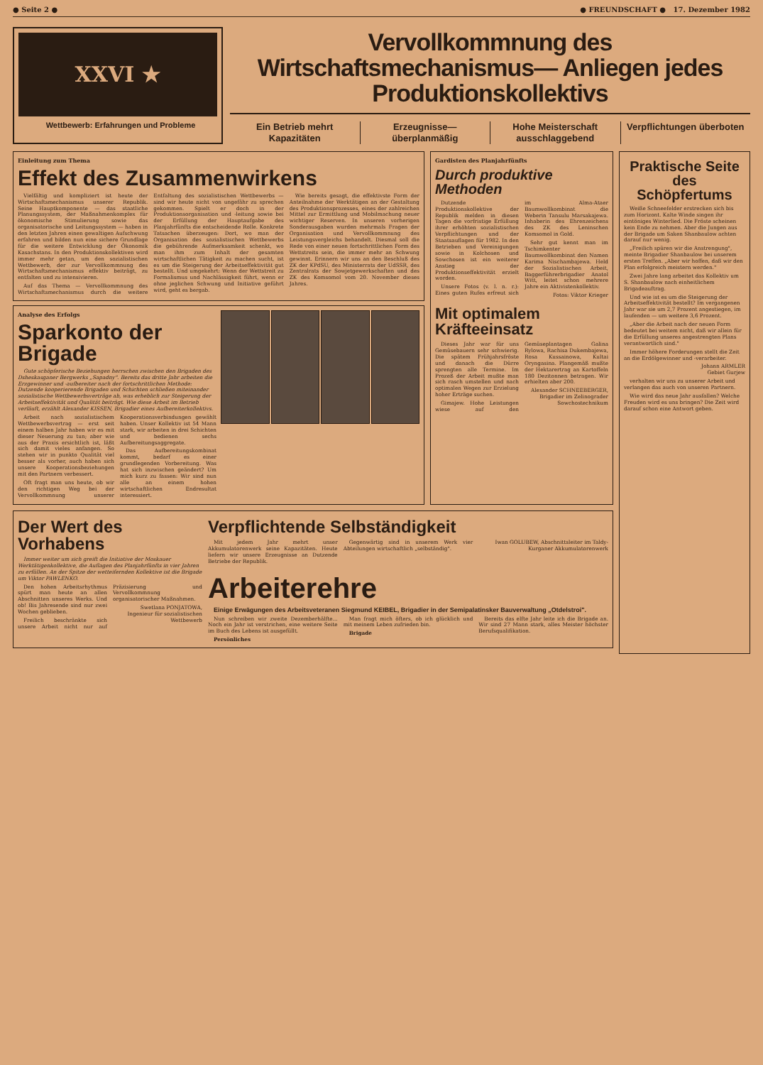● Seite 2 ● ● FREUNDSCHAFT ● 17. Dezember 1982
XXVI ★
Wettbewerb: Erfahrungen und Probleme
Vervollkommnung des Wirtschaftsmechanismus— Anliegen jedes Produktionskollektivs
Ein Betrieb mehrt Kapazitäten Erzeugnisse— überplanmäßig Hohe Meisterschaft ausschlaggebend
Verpflichtungen überboten
Einleitung zum Thema
Effekt des Zusammenwirkens
Vielfältig und kompliziert ist heute der Wirtschaftsmechanismus unserer Republik. Seine Hauptkomponente — das staatliche Planungssystem, der Maßnahmenkomplex für ökonomische Stimulierung sowie das organisatorische und Leitungssystem — haben in den letzten Jahren einen gewaltigen Aufschwung erfahren und bilden nun eine sichere Grundlage für die weitere Entwicklung der Ökonomik Kasachstans. In den Produktionskollektiven wird immer mehr getan, um den sozialistischen Wettbewerb, der zur Vervollkommnung des Wirtschaftsmechanismus effektiv beiträgt, zu entfalten und zu intensivieren.
Auf das Thema — Vervollkommnung des Wirtschaftsmechanismus durch die weitere Entfaltung des sozialistischen Wettbewerbs — sind wir heute nicht von ungefähr zu sprechen gekommen. Spielt er doch in der Produktionsorganisation und -leitung sowie bei der Erfüllung der Hauptaufgabe des Planjahrfünfts die entscheidende Rolle. Konkrete Tatsachen überzeugen: Dort, wo man der Organisation des sozialistischen Wettbewerbs die gebührende Aufmerksamkeit schenkt, wo man ihm zum Inhalt der gesamten wirtschaftlichen Tätigkeit zu machen sucht, ist es um die Steigerung der Arbeitseffektivität gut bestellt. Und umgekehrt: Wenn der Wettstreit zu Formalismus und Nachlässigkeit führt, wenn er ohne jeglichen Schwung und Initiative geführt wird, geht es bergab.
Wie bereits gesagt, die effektivste Form der Anteilnahme der Werktätigen an der Gestaltung des Produktionsprozesses, eines der zahlreichen Mittel zur Ermittlung und Mobilmachung neuer wichtiger Reserven. In unseren vorherigen Sonderausgaben wurden mehrmals Fragen der Organisation und Vervollkommnung des Leistungsvergleichs behandelt. Diesmal soll die Rede von einer neuen fortschrittlichen Form des Wettstreits sein, die immer mehr an Schwung gewinnt. Erinnern wir uns an den Beschluß des ZK der KPdSU, des Ministerrats der UdSSR, des Zentralrats der Sowjetgewerkschaften und des ZK des Komsomol vom 20. November dieses Jahres.
Analyse des Erfolgs
Sparkonto der Brigade
Gute schöpferische Beziehungen herrschen zwischen den Brigaden des Dsheskasganer Bergwerks „Sapadny". Bereits das dritte Jahr arbeiten die Erzgewinner und -aufbereiter nach der fortschrittlichen Methode: Dutzende kooperierende Brigaden und Schichten schließen miteinander sozialistische Wettbewerbsverträge ab, was erheblich zur Steigerung der Arbeitseffektivität und Qualität beiträgt. Wie diese Arbeit im Betrieb verläuft, erzählt Alexander KISSEN, Brigadier eines Aufbereiterkollektivs.
Arbeit nach sozialistischem Wettbewerbsvertrag — erst seit einem halben Jahr haben wir es mit dieser Neuerung zu tun; aber wie aus der Praxis ersichtlich ist, läßt sich damit vieles anfangen. So stehen wir in punkto Qualität viel besser als vorher, auch haben sich unsere Kooperationsbeziehungen mit den Partnern verbessert.
Oft fragt man uns heute, ob wir den richtigen Weg bei der Vervollkommnung unserer Kooperationsverbindungen gewählt haben. Unser Kollektiv ist 54 Mann stark, wir arbeiten in drei Schichten und bedienen sechs Aufbereitungsaggregate.
Das Aufbereitungskombinat kommt, bedarf es einer grundlegenden Vorbereitung. Was hat sich inzwischen geändert? Um mich kurz zu fassen: Wir sind nun alle an einem hohen wirtschaftlichen Endresultat interessiert.
Gardisten des Planjahrfünfts
Durch produktive Methoden
Dutzende Produktionskollektive der Republik melden in diesen Tagen die vorfristige Erfüllung ihrer erhöhten sozialistischen Verpflichtungen und der Staatsauflagen für 1982. In den Betrieben und Vereinigungen sowie in Kolchosen und Sowchosen ist ein weiterer Anstieg der Produktionseffektivität erzielt worden.
Unsere Fotos (v. l. n. r.): Eines guten Rufes erfreut sich im Alma-Ataer Baumwollkombinat die Weberin Tansulu Marsakajewa. Inhaberin des Ehrenzeichens des ZK des Leninschen Komsomol in Gold.
Sehr gut kennt man im Tschimkenter Baumwollkombinat den Namen Karima Nischambajewa. Held der Sozialistischen Arbeit, Baggerführerbrigadier Anatol Witt, leitet schon mehrere Jahre ein Aktivistenkollektiv.
Fotos: Viktor Krieger
Mit optimalem Kräfteeinsatz
Dieses Jahr war für uns Gemüsebauern sehr schwierig. Die spätem Frühjahrsfröste und danach die Dürre sprengten alle Termine. Im Prozeß der Arbeit mußte man sich rasch umstellen und nach optimalen Wegen zur Erzielung hoher Erträge suchen.
Gimajew. Hohe Leistungen wiese auf den Gemüseplantagen Galina Rylowa, Rachisa Dukembajewa, Rosa Kussainowa, Kultai Oryngasina. Plangemäß mußte der Hektarertrag an Kartoffeln 180 Dezitonnen betragen. Wir erhielten aber 200.
Alexander SCHNEEBERGER, Brigadier im Zelinograder Sowchostechnikum
Praktische Seite des Schöpfertums
Weiße Schneefelder erstrecken sich bis zum Horizont. Kalte Winde singen ihr eintöniges Winterlied. Die Fröste scheinen kein Ende zu nehmen. Aber die Jungen aus der Brigade um Saken Shanbaulow achten darauf nur wenig.
„Freilich spüren wir die Anstrengung", meinte Brigadier Shanbaulow bei unserem ersten Treffen. „Aber wir hoffen, daß wir den Plan erfolgreich meistern werden."
Zwei Jahre lang arbeitet das Kollektiv um S. Shanbaulow nach einheitlichem Brigadeauftrag.
Und wie ist es um die Steigerung der Arbeitseffektivität bestellt? Im vergangenen Jahr war sie um 2,7 Prozent angestiegen, im laufenden — um weitere 3,6 Prozent.
„Aber die Arbeit nach der neuen Form bedeutet bei weitem nicht, daß wir allein für die Erfüllung unseres angestrengten Plans verantwortlich sind."
Immer höhere Forderungen stellt die Zeit an die Erdölgewinner und -verarbeiter.
Johann ARMLER
Gebiet Gurjew
verhalten wir uns zu unserer Arbeit und verlangen das auch von unseren Partnern.
Wie wird das neue Jahr ausfallen? Welche Freuden wird es uns bringen? Die Zeit wird darauf schon eine Antwort geben.
Der Wert des Vorhabens
Immer weiter um sich greift die Initiative der Moskauer Werktätigenkollektive, die Auflagen des Planjahrfünfts in vier Jahren zu erfüllen. An der Spitze der wetteifernden Kollektive ist die Brigade um Viktor PAWLENKO.
Den hohen Arbeitsrhythmus spürt man heute an allen Abschnitten unseres Werks. Und ob! Bis Jahresende sind nur zwei Wochen geblieben.
Freilich beschränkte sich unsere Arbeit nicht nur auf Präzisierung und Vervollkommnung organisatorischer Maßnahmen.
Swetlana PONJATOWA, Ingenieur für sozialistischen Wettbewerb
Verpflichtende Selbständigkeit
Mit jedem Jahr mehrt unser Akkumulatorenwerk seine Kapazitäten. Heute liefern wir unsere Erzeugnisse an Dutzende Betriebe der Republik.
Gegenwärtig sind in unserem Werk vier Abteilungen wirtschaftlich „selbständig".
Iwan GOLUBEW, Abschnittsleiter im Taldy-Kurganer Akkumulatorenwerk
Arbeiterehre
Einige Erwägungen des Arbeitsveteranen Siegmund KEIBEL, Brigadier in der Semipalatinsker Bauverwaltung „Otdelstroi".
Nun schreiben wir zweite Dezemberhälfte... Noch ein Jahr ist verstrichen, eine weitere Seite im Buch des Lebens ist ausgefüllt.
Persönliches
Man fragt mich öfters, ob ich glücklich und mit meinem Leben zufrieden bin.
Brigade
Bereits das elfte Jahr leite ich die Brigade an. Wir sind 27 Mann stark, alles Meister höchster Berufsqualifikation.